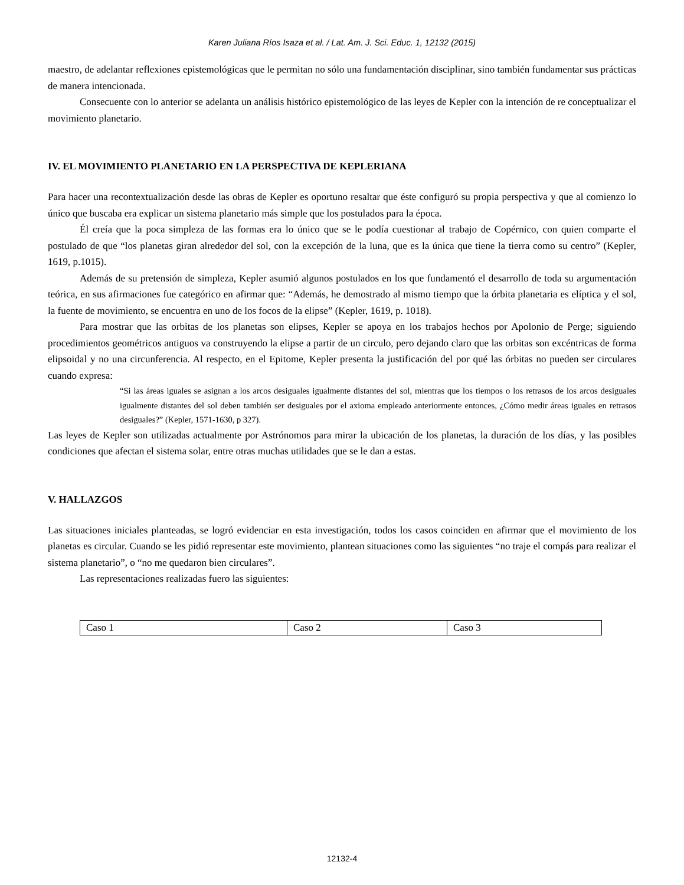Karen Juliana Ríos Isaza et al. / Lat. Am. J. Sci. Educ. 1, 12132 (2015)
maestro, de adelantar reflexiones epistemológicas que le permitan no sólo una fundamentación disciplinar, sino también fundamentar sus prácticas de manera intencionada.
Consecuente con lo anterior se adelanta un análisis histórico epistemológico de las leyes de Kepler con la intención de re conceptualizar el movimiento planetario.
IV. EL MOVIMIENTO PLANETARIO EN LA PERSPECTIVA DE KEPLERIANA
Para hacer una recontextualización desde las obras de Kepler es oportuno resaltar que éste configuró su propia perspectiva y que al comienzo lo único que buscaba era explicar un sistema planetario más simple que los postulados para la época.
Él creía que la poca simpleza de las formas era lo único que se le podía cuestionar al trabajo de Copérnico, con quien comparte el postulado de que “los planetas giran alrededor del sol, con la excepción de la luna, que es la única que tiene la tierra como su centro” (Kepler, 1619, p.1015).
Además de su pretensión de simpleza, Kepler asumió algunos postulados en los que fundamentó el desarrollo de toda su argumentación teórica, en sus afirmaciones fue categórico en afirmar que: “Además, he demostrado al mismo tiempo que la órbita planetaria es elíptica y el sol, la fuente de movimiento, se encuentra en uno de los focos de la elipse” (Kepler, 1619, p. 1018).
Para mostrar que las orbitas de los planetas son elipses, Kepler se apoya en los trabajos hechos por Apolonio de Perge; siguiendo procedimientos geométricos antiguos va construyendo la elipse a partir de un circulo, pero dejando claro que las orbitas son excéntricas de forma elipsoidal y no una circunferencia. Al respecto, en el Epitome, Kepler presenta la justificación del por qué las órbitas no pueden ser circulares cuando expresa:
“Si las áreas iguales se asignan a los arcos desiguales igualmente distantes del sol, mientras que los tiempos o los retrasos de los arcos desiguales igualmente distantes del sol deben también ser desiguales por el axioma empleado anteriormente entonces, ¿Cómo medir áreas iguales en retrasos desiguales?” (Kepler, 1571-1630, p 327).
Las leyes de Kepler son utilizadas actualmente por Astrónomos para mirar la ubicación de los planetas, la duración de los días, y las posibles condiciones que afectan el sistema solar, entre otras muchas utilidades que se le dan a estas.
V. HALLAZGOS
Las situaciones iniciales planteadas, se logró evidenciar en esta investigación, todos los casos coinciden en afirmar que el movimiento de los planetas es circular. Cuando se les pidió representar este movimiento, plantean situaciones como las siguientes “no traje el compás para realizar el sistema planetario”, o “no me quedaron bien circulares”.
Las representaciones realizadas fuero las siguientes:
| Caso 1 | Caso 2 | Caso 3 |
12132-4